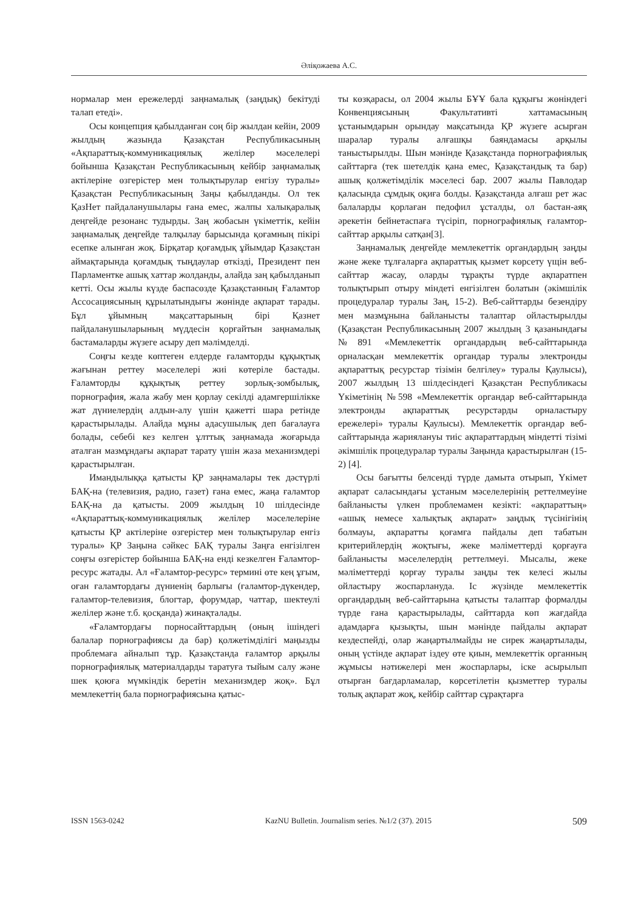Әліқожаева А.С.
нормалар мен ережелерді заңнамалық (заңдық) бекітуді талап етеді».
Осы концепция қабылданған соң бір жылдан кейін, 2009 жылдың жазында Қазақстан Республикасының «Ақпараттық-коммуникациялық желілер мәселелері бойынша Қазақстан Республикасының кейбір заңнамалық актілеріне өзгерістер мен толықтырулар енгізу туралы» Қазақстан Республикасының Заңы қабылданды. Ол тек ҚазНет пайдаланушылары ғана емес, жалпы халықаралық деңгейде резонанс тудырды. Заң жобасын үкіметтік, кейін заңнамалық деңгейде талқылау барысында қоғамның пікірі есепке алынған жоқ. Бірқатар қоғамдық ұйымдар Қазақстан аймақтарында қоғамдық тыңдаулар өткізді, Президент пен Парламентке ашық хаттар жолданды, алайда заң қабылданып кетті. Осы жылы күзде баспасөзде Қазақстанның Ғаламтор Ассосациясының құрылатындығы жөнінде ақпарат тарады. Бұл ұйымның мақсаттарының бірі Қазнет пайдаланушыларының мүддесін қорғайтын заңнамалық бастамаларды жүзеге асыру деп мәлімделді.
Соңғы кезде көптеген елдерде ғаламторды құқықтық жағынан реттеу мәселелері жиі көтеріле бастады. Ғаламторды құқықтық реттеу зорлық-зомбылық, порнография, жала жабу мен қорлау секілді адамгершілікке жат дүниелердің алдын-алу үшін қажетті шара ретінде қарастырылады. Алайда мұны адасушылық деп бағалауға болады, себебі кез келген ұлттық заңнамада жоғарыда аталған мазмұндағы ақпарат тарату үшін жаза механизмдері қарастырылған.
Имандылыққа қатысты ҚР заңнамалары тек дәстүрлі БАҚ-на (телевизия, радио, газет) ғана емес, жаңа ғаламтор БАҚ-на да қатысты. 2009 жылдың 10 шілдесінде «Ақпараттық-коммуникациялық желілер мәселелеріне қатысты ҚР актілеріне өзгерістер мен толықтырулар енгіз туралы» ҚР Заңына сәйкес БАҚ туралы Заңға енгізілген соңғы өзгерістер бойынша БАҚ-на енді кезкелген Ғаламтор-ресурс жатады. Ал «Ғаламтор-ресурс» термині өте кең ұғым, оған ғаламтордағы дүниенің барлығы (ғаламтор-дүкендер, ғаламтор-телевизия, блогтар, форумдар, чаттар, шектеулі желілер және т.б. қосқанда) жинақталады.
«Ғаламтордағы порносайттардың (оның ішіндегі балалар порнографиясы да бар) қолжетімділігі маңызды проблемаға айналып тұр. Қазақстанда ғаламтор арқылы порнографиялық материалдарды таратуға тыйым салу және шек қоюға мүмкіндік беретін механизмдер жоқ». Бұл мемлекеттің бала порнографиясына қатыс-
ты көзқарасы, ол 2004 жылы БҰҰ бала құқығы жөніндегі Конвенциясының Факультативті хаттамасының ұстанымдарын орындау мақсатында ҚР жүзеге асырған шаралар туралы алғашқы баяндамасы арқылы таныстырылды. Шын мәнінде Қазақстанда порнографиялық сайттарға (тек шетелдік қана емес, Қазақстандық та бар) ашық қолжетімділік мәселесі бар. 2007 жылы Павлодар қаласында сұмдық оқиға болды. Қазақстанда алғаш рет жас балаларды қорлаған педофил ұсталды, ол бастан-аяқ әрекетін бейнетаспаға түсіріп, порнографиялық ғаламтор-сайттар арқылы сатқан[3].
Заңнамалық деңгейде мемлекеттік органдардың заңды және жеке тұлғаларға ақпараттық қызмет көрсету үщін веб-сайттар жасау, оларды тұрақты түрде ақпаратпен толықтырып отыру міндеті енгізілген болатын (әкімшілік процедуралар туралы Заң, 15-2). Веб-сайттарды безендіру мен мазмұнына байланысты талаптар ойластырылды (Қазақстан Республикасының 2007 жылдың 3 қазанындағы №891 «Мемлекеттік органдардың веб-сайттарында орналасқан мемлекеттік органдар туралы электронды ақпараттық ресурстар тізімін белгілеу» туралы Қаулысы), 2007 жылдың 13 шілдесіндегі Қазақстан Республикасы Үкіметінің №598 «Мемлекеттік органдар веб-сайттарында электронды ақпараттық ресурстарды орналастыру ережелері» туралы Қаулысы). Мемлекеттік органдар веб-сайттарында жариялануы тиіс ақпараттардың міндетті тізімі әкімшілік процедуралар туралы Заңында қарастырылған (15-2) [4].
Осы бағытты белсенді түрде дамыта отырып, Үкімет ақпарат саласындағы ұстаным мәселелерінің реттелмеуіне байланысты үлкен проблемамен кезікті: «ақпараттың» «ашық немесе халықтық ақпарат» заңдық түсінігінің болмауы, ақпаратты қоғамға пайдалы деп табатын критерийлердің жоқтығы, жеке мәліметтерді қорғауға байланысты мәселелердің реттелмеуі. Мысалы, жеке мәліметтерді қорғау туралы заңды тек келесі жылы ойластыру жоспарлануда. Іс жүзінде мемлекеттік органдардың веб-сайттарына қатысты талаптар формалды түрде ғана қарастырылады, сайттарда көп жағдайда адамдарға қызықты, шын мәнінде пайдалы ақпарат кездеспейді, олар жаңартылмайды не сирек жаңартылады, оның үстінде ақпарат іздеу өте қиын, мемлекеттік органның жұмысы нәтижелері мен жоспарлары, іске асырылып отырған бағдарламалар, көрсетілетін қызметтер туралы толық ақпарат жоқ, кейбір сайттар сұрақтарға
ISSN 1563-0242 KazNU Bulletin. Journalism series. №1/2 (37). 2015 509